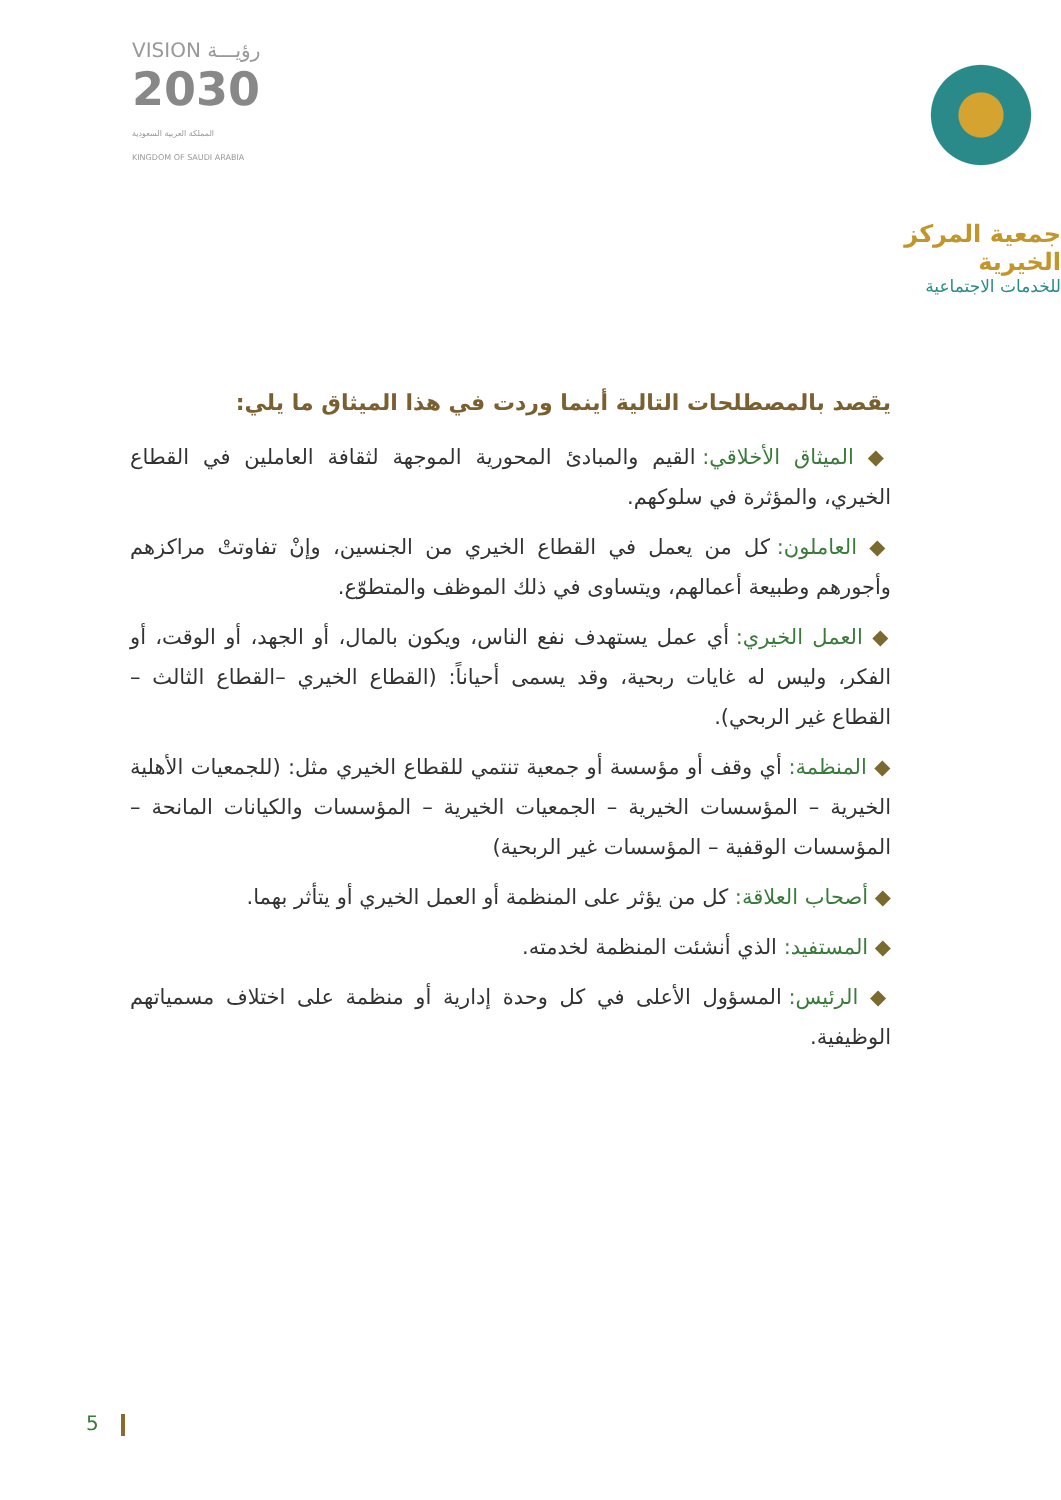VISION رؤيـــة
2030
المملكة العربية السعودية
KINGDOM OF SAUDI ARABIA
جمعية المركز الخيرية
للخدمات الاجتماعية
يقصد بالمصطلحات التالية أينما وردت في هذا الميثاق ما يلي:
◆ الميثاق الأخلاقي: القيم والمبادئ المحورية الموجهة لثقافة العاملين في القطاع الخيري، والمؤثرة في سلوكهم.
◆ العاملون: كل من يعمل في القطاع الخيري من الجنسين، وإنْ تفاوتتْ مراكزهم وأجورهم وطبيعة أعمالهم، ويتساوى في ذلك الموظف والمتطوّع.
◆ العمل الخيري: أي عمل يستهدف نفع الناس، ويكون بالمال، أو الجهد، أو الوقت، أو الفكر، وليس له غايات ربحية، وقد يسمى أحياناً: (القطاع الخيري –القطاع الثالث – القطاع غير الربحي).
◆ المنظمة: أي وقف أو مؤسسة أو جمعية تنتمي للقطاع الخيري مثل: (للجمعيات الأهلية الخيرية – المؤسسات الخيرية – الجمعيات الخيرية – المؤسسات والكيانات المانحة – المؤسسات الوقفية – المؤسسات غير الربحية)
◆ أصحاب العلاقة: كل من يؤثر على المنظمة أو العمل الخيري أو يتأثر بهما.
◆ المستفيد: الذي أنشئت المنظمة لخدمته.
◆ الرئيس: المسؤول الأعلى في كل وحدة إدارية أو منظمة على اختلاف مسمياتهم الوظيفية.
5